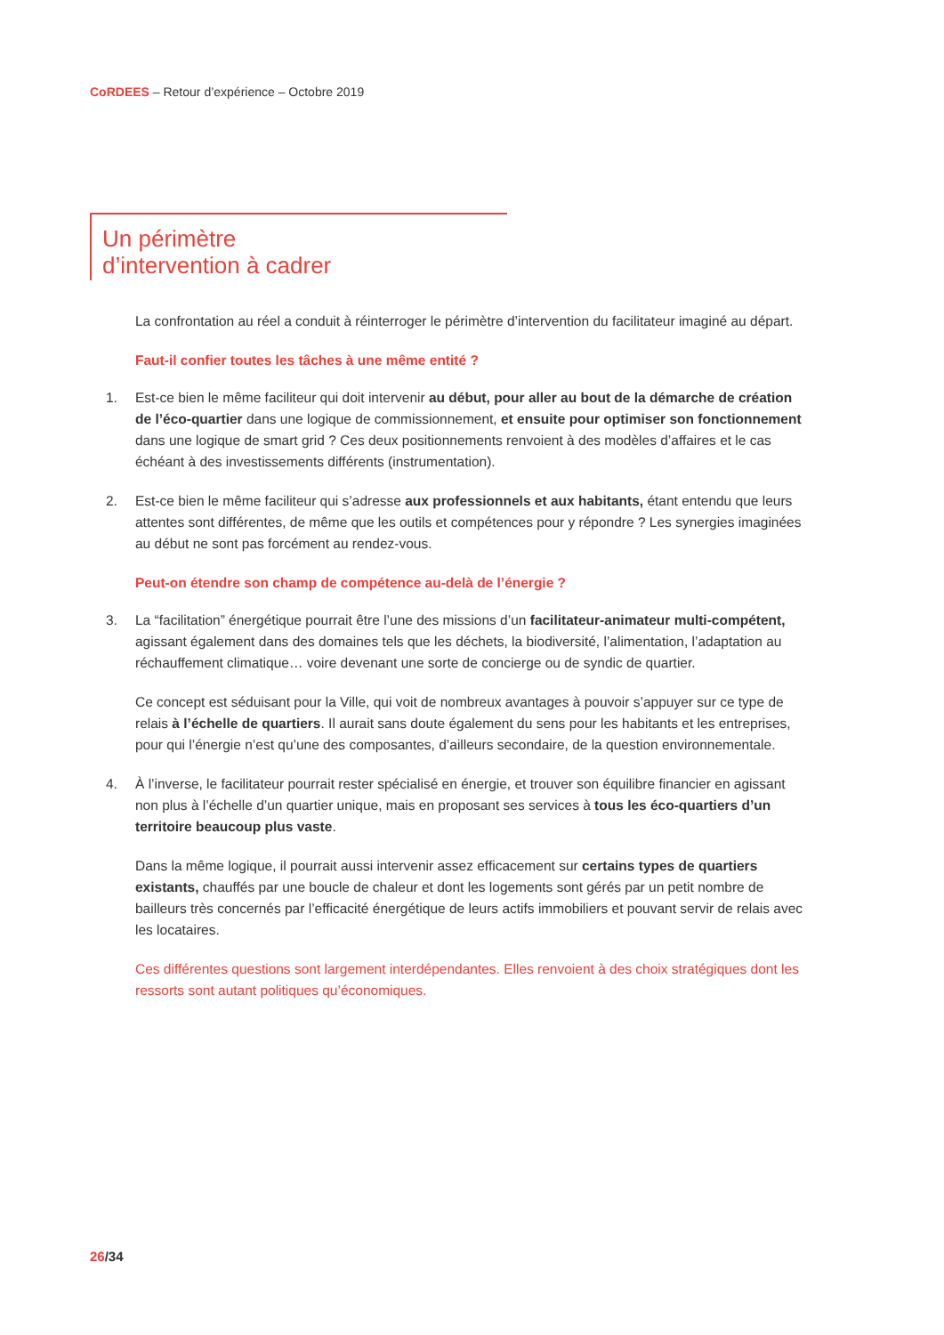CoRDEES – Retour d’expérience – Octobre 2019
Un périmètre
d’intervention à cadrer
La confrontation au réel a conduit à réinterroger le périmètre d’intervention du facilitateur imaginé au départ.
Faut-il confier toutes les tâches à une même entité ?
1. Est-ce bien le même faciliteur qui doit intervenir au début, pour aller au bout de la démarche de création de l’éco-quartier dans une logique de commissionnement, et ensuite pour optimiser son fonctionnement dans une logique de smart grid ? Ces deux positionnements renvoient à des modèles d’affaires et le cas échéant à des investissements différents (instrumentation).
2. Est-ce bien le même faciliteur qui s’adresse aux professionnels et aux habitants, étant entendu que leurs attentes sont différentes, de même que les outils et compétences pour y répondre ? Les synergies imaginées au début ne sont pas forcément au rendez-vous.
Peut-on étendre son champ de compétence au-delà de l’énergie ?
3. La “facilitation” énergétique pourrait être l’une des missions d’un facilitateur-animateur multi-compétent, agissant également dans des domaines tels que les déchets, la biodiversité, l’alimentation, l’adaptation au réchauffement climatique… voire devenant une sorte de concierge ou de syndic de quartier.
Ce concept est séduisant pour la Ville, qui voit de nombreux avantages à pouvoir s’appuyer sur ce type de relais à l’échelle de quartiers. Il aurait sans doute également du sens pour les habitants et les entreprises, pour qui l’énergie n’est qu’une des composantes, d’ailleurs secondaire, de la question environnementale.
4. À l’inverse, le facilitateur pourrait rester spécialisé en énergie, et trouver son équilibre financier en agissant non plus à l’échelle d’un quartier unique, mais en proposant ses services à tous les éco-quartiers d’un territoire beaucoup plus vaste.
Dans la même logique, il pourrait aussi intervenir assez efficacement sur certains types de quartiers existants, chauffés par une boucle de chaleur et dont les logements sont gérés par un petit nombre de bailleurs très concernés par l’efficacité énergétique de leurs actifs immobiliers et pouvant servir de relais avec les locataires.
Ces différentes questions sont largement interdépendantes. Elles renvoient à des choix stratégiques dont les ressorts sont autant politiques qu’économiques.
26/34